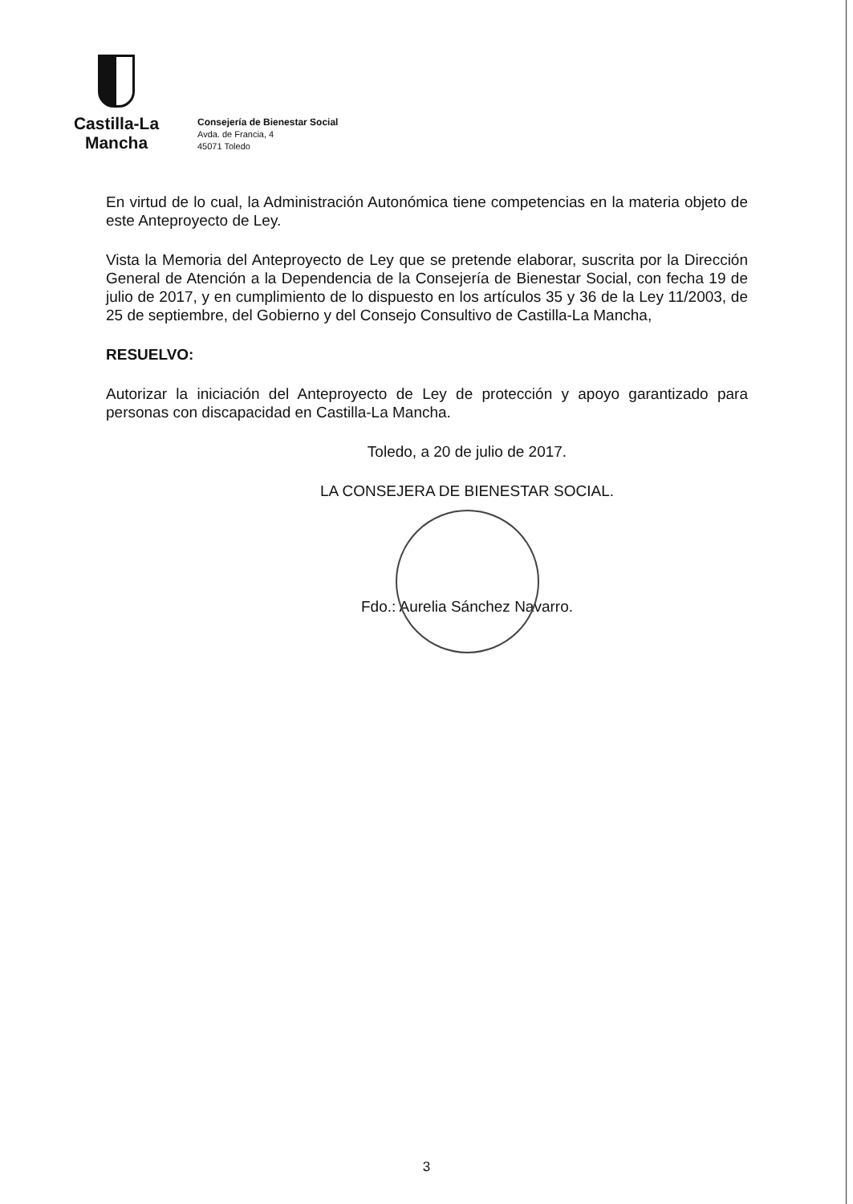Castilla-La Mancha
Consejería de Bienestar Social
Avda. de Francia, 4
45071 Toledo
En virtud de lo cual, la Administración Autonómica tiene competencias en la materia objeto de este Anteproyecto de Ley.
Vista la Memoria del Anteproyecto de Ley que se pretende elaborar, suscrita por la Dirección General de Atención a la Dependencia de la Consejería de Bienestar Social, con fecha 19 de julio de 2017, y en cumplimiento de lo dispuesto en los artículos 35 y 36 de la Ley 11/2003, de 25 de septiembre, del Gobierno y del Consejo Consultivo de Castilla-La Mancha,
RESUELVO:
Autorizar la iniciación del Anteproyecto de Ley de protección y apoyo garantizado para personas con discapacidad en Castilla-La Mancha.
Toledo, a 20 de julio de 2017.
LA CONSEJERA DE BIENESTAR SOCIAL.
Fdo.: Aurelia Sánchez Navarro.
3